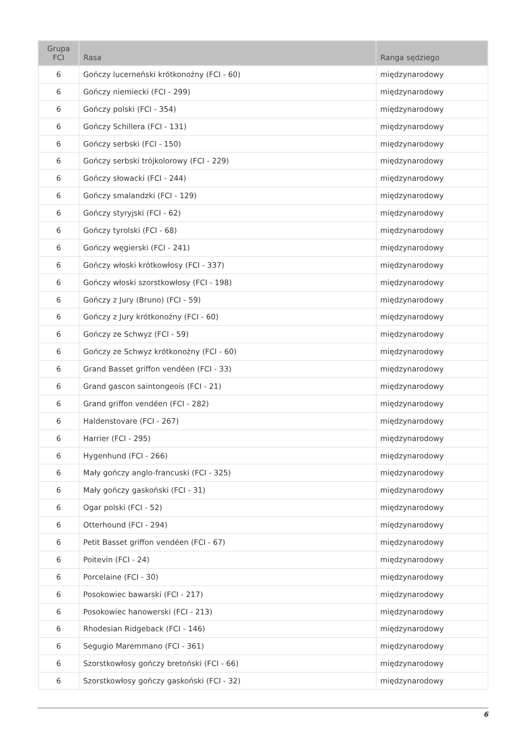| Grupa FCI | Rasa | Ranga sędziego |
| --- | --- | --- |
| 6 | Gończy lucerneński krótkonożny (FCI - 60) | międzynarodowy |
| 6 | Gończy niemiecki (FCI - 299) | międzynarodowy |
| 6 | Gończy polski (FCI - 354) | międzynarodowy |
| 6 | Gończy Schillera (FCI - 131) | międzynarodowy |
| 6 | Gończy serbski (FCI - 150) | międzynarodowy |
| 6 | Gończy serbski trójkolorowy (FCI - 229) | międzynarodowy |
| 6 | Gończy słowacki (FCI - 244) | międzynarodowy |
| 6 | Gończy smalandzki (FCI - 129) | międzynarodowy |
| 6 | Gończy styryjski (FCI - 62) | międzynarodowy |
| 6 | Gończy tyrolski (FCI - 68) | międzynarodowy |
| 6 | Gończy węgierski (FCI - 241) | międzynarodowy |
| 6 | Gończy włoski krótkowłosy (FCI - 337) | międzynarodowy |
| 6 | Gończy włoski szorstkowłosy (FCI - 198) | międzynarodowy |
| 6 | Gończy z Jury (Bruno) (FCI - 59) | międzynarodowy |
| 6 | Gończy z Jury krótkonożny (FCI - 60) | międzynarodowy |
| 6 | Gończy ze Schwyz (FCI - 59) | międzynarodowy |
| 6 | Gończy ze Schwyz krótkonożny (FCI - 60) | międzynarodowy |
| 6 | Grand Basset griffon vendéen (FCI - 33) | międzynarodowy |
| 6 | Grand gascon saintongeois (FCI - 21) | międzynarodowy |
| 6 | Grand griffon vendéen (FCI - 282) | międzynarodowy |
| 6 | Haldenstovare (FCI - 267) | międzynarodowy |
| 6 | Harrier (FCI - 295) | międzynarodowy |
| 6 | Hygenhund (FCI - 266) | międzynarodowy |
| 6 | Mały gończy anglo-francuski (FCI - 325) | międzynarodowy |
| 6 | Mały gończy gaskoński (FCI - 31) | międzynarodowy |
| 6 | Ogar polski (FCI - 52) | międzynarodowy |
| 6 | Otterhound (FCI - 294) | międzynarodowy |
| 6 | Petit Basset griffon vendéen (FCI - 67) | międzynarodowy |
| 6 | Poitevin (FCI - 24) | międzynarodowy |
| 6 | Porcelaine (FCI - 30) | międzynarodowy |
| 6 | Posokowiec bawarski (FCI - 217) | międzynarodowy |
| 6 | Posokowiec hanowerski (FCI - 213) | międzynarodowy |
| 6 | Rhodesian Ridgeback (FCI - 146) | międzynarodowy |
| 6 | Segugio Maremmano (FCI - 361) | międzynarodowy |
| 6 | Szorstkowłosy gończy bretoński (FCI - 66) | międzynarodowy |
| 6 | Szorstkowłosy gończy gaskoński (FCI - 32) | międzynarodowy |
6